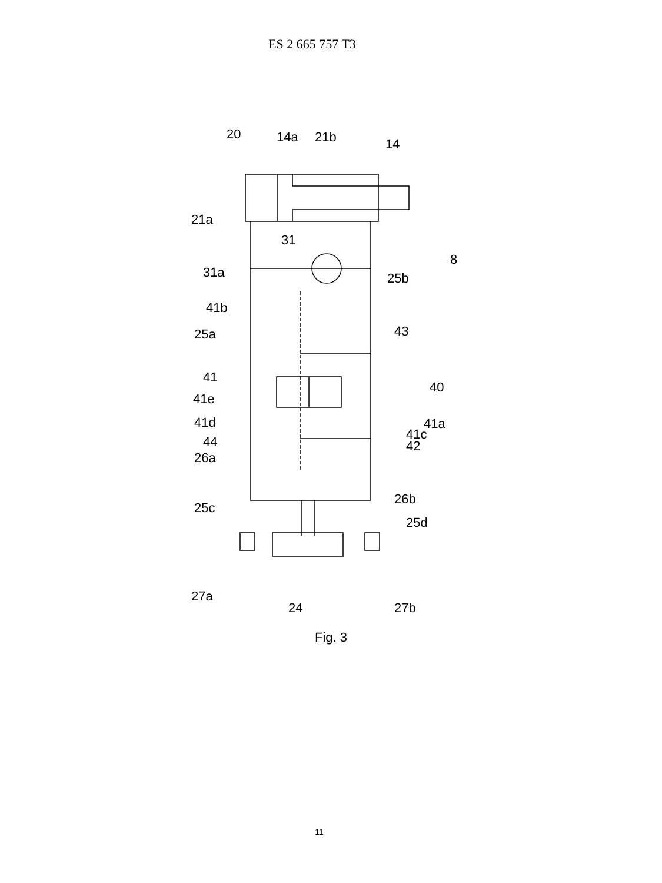ES 2 665 757 T3
20
14a
21b
14
21a
8
31
31a
25b
41b
25a
43
41
41e
40
41d
41a
41c
42
44
26a
26b
25c
25d
27a
24
27b
Fig. 3
11